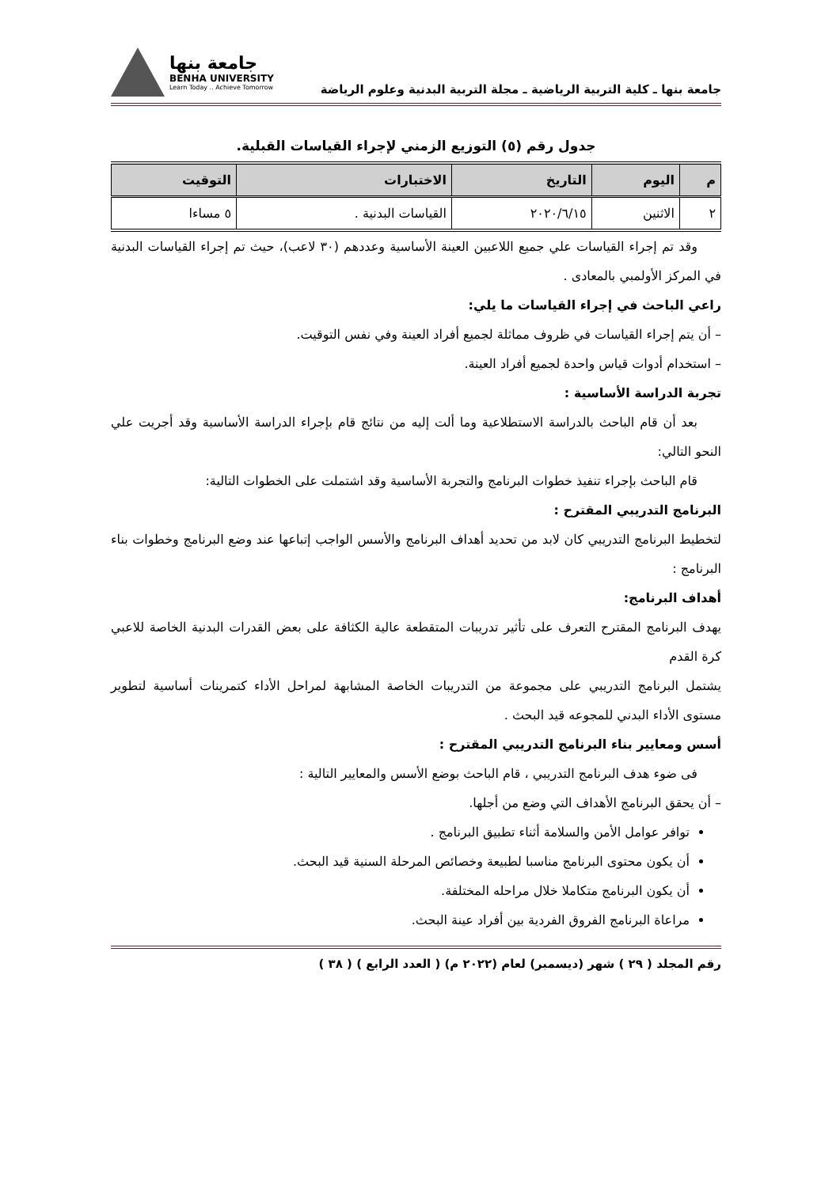جامعة بنها ـ كلية التربية الرياضية ـ مجلة التربية البدنية وعلوم الرياضة
جامعة بنها
BENHA UNIVERSITY
Learn Today .. Achieve Tomorrow
جدول رقم (٥) التوزيع الزمني لإجراء القياسات القبلية.
| م | اليوم | التاريخ | الاختبارات | التوقيت |
| --- | --- | --- | --- | --- |
| ٢ | الاثنين | ٢٠٢٠/٦/١٥ | القياسات البدنية . | ٥ مساءا |
وقد تم إجراء القياسات علي جميع اللاعبين العينة الأساسية وعددهم (٣٠ لاعب)، حيث تم إجراء القياسات البدنية في المركز الأولمبي بالمعادى .
راعي الباحث في إجراء القياسات ما يلي:
– أن يتم إجراء القياسات في ظروف مماثلة لجميع أفراد العينة وفي نفس التوقيت.
– استخدام أدوات قياس واحدة لجميع أفراد العينة.
تجربة الدراسة الأساسية :
بعد أن قام الباحث بالدراسة الاستطلاعية وما ألت إليه من نتائج قام بإجراء الدراسة الأساسية وقد أجريت علي النحو التالي:
قام الباحث بإجراء تنفيذ خطوات البرنامج والتجربة الأساسية وقد اشتملت على الخطوات التالية:
البرنامج التدريبي المقترح :
لتخطيط البرنامج التدريبي كان لابد من تحديد أهداف البرنامج والأسس الواجب إتباعها عند وضع البرنامج وخطوات بناء البرنامج :
أهداف البرنامج:
يهدف البرنامج المقترح التعرف على تأثير تدريبات المتقطعة عالية الكثافة على بعض القدرات البدنية الخاصة للاعبي كرة القدم
يشتمل البرنامج التدريبي على مجموعة من التدريبات الخاصة المشابهة لمراحل الأداء كتمرينات أساسية لتطوير مستوى الأداء البدني للمجوعه قيد البحث .
أسس ومعايير بناء البرنامج التدريبي المقترح :
فى ضوء هدف البرنامج التدريبي ، قام الباحث بوضع الأسس والمعايير التالية :
– أن يحقق البرنامج الأهداف التي وضع من أجلها.
توافر عوامل الأمن والسلامة أثناء تطبيق البرنامج .
أن يكون محتوى البرنامج مناسبا لطبيعة وخصائص المرحلة السنية قيد البحث.
أن يكون البرنامج متكاملا خلال مراحله المختلفة.
مراعاة البرنامج الفروق الفردية بين أفراد عينة البحث.
رقم المجلد ( ٢٩ ) شهر (ديسمبر) لعام (٢٠٢٢ م) ( العدد الرابع ) ( ٣٨ )